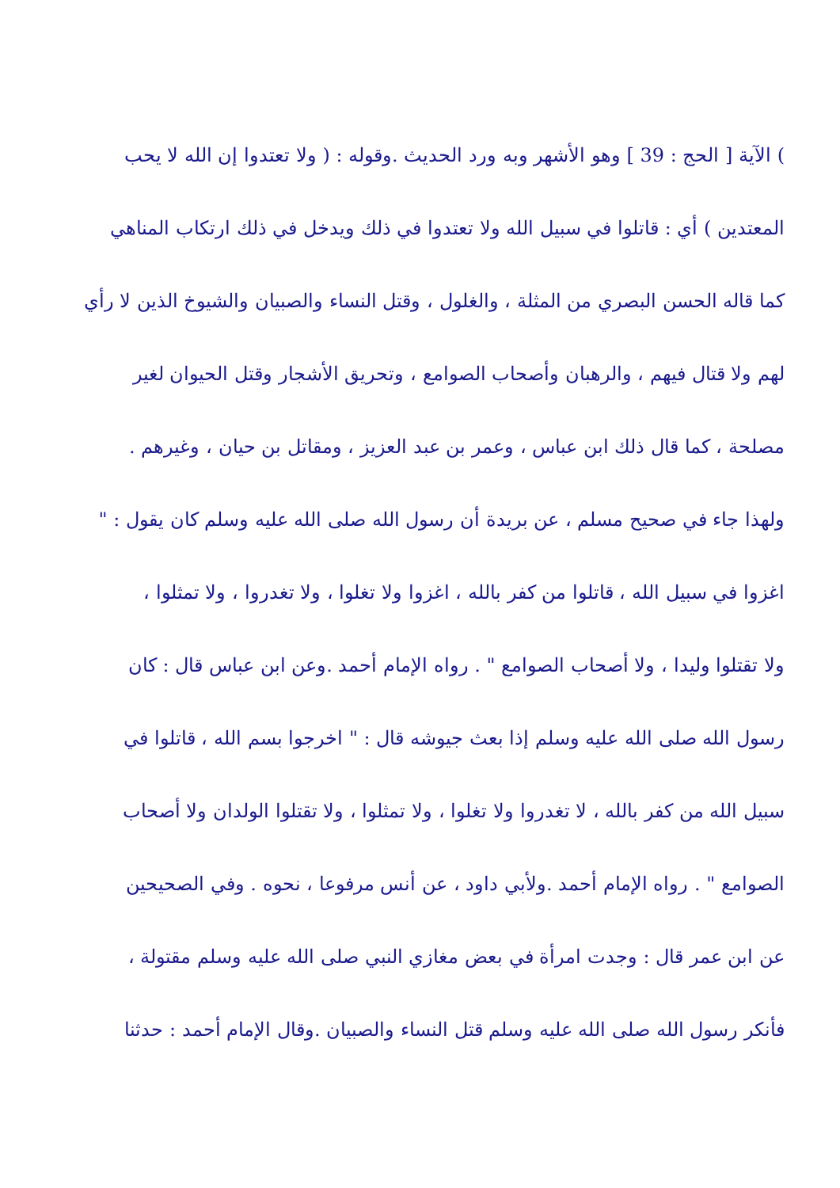) الآية [ الحج : 39 ] وهو الأشهر وبه ورد الحديث .وقوله : ( ولا تعتدوا إن الله لا يحب
المعتدين ) أي : قاتلوا في سبيل الله ولا تعتدوا في ذلك ويدخل في ذلك ارتكاب المناهي
كما قاله الحسن البصري من المثلة ، والغلول ، وقتل النساء والصبيان والشيوخ الذين لا رأي
لهم ولا قتال فيهم ، والرهبان وأصحاب الصوامع ، وتحريق الأشجار وقتل الحيوان لغير
مصلحة ، كما قال ذلك ابن عباس ، وعمر بن عبد العزيز ، ومقاتل بن حيان ، وغيرهم .
ولهذا جاء في صحيح مسلم ، عن بريدة أن رسول الله صلى الله عليه وسلم كان يقول : "
اغزوا في سبيل الله ، قاتلوا من كفر بالله ، اغزوا ولا تغلوا ، ولا تغدروا ، ولا تمثلوا ،
ولا تقتلوا وليدا ، ولا أصحاب الصوامع " . رواه الإمام أحمد .وعن ابن عباس قال : كان
رسول الله صلى الله عليه وسلم إذا بعث جيوشه قال : " اخرجوا بسم الله ، قاتلوا في
سبيل الله من كفر بالله ، لا تغدروا ولا تغلوا ، ولا تمثلوا ، ولا تقتلوا الولدان ولا أصحاب
الصوامع " . رواه الإمام أحمد .ولأبي داود ، عن أنس مرفوعا ، نحوه . وفي الصحيحين
عن ابن عمر قال : وجدت امرأة في بعض مغازي النبي صلى الله عليه وسلم مقتولة ،
فأنكر رسول الله صلى الله عليه وسلم قتل النساء والصبيان .وقال الإمام أحمد : حدثنا